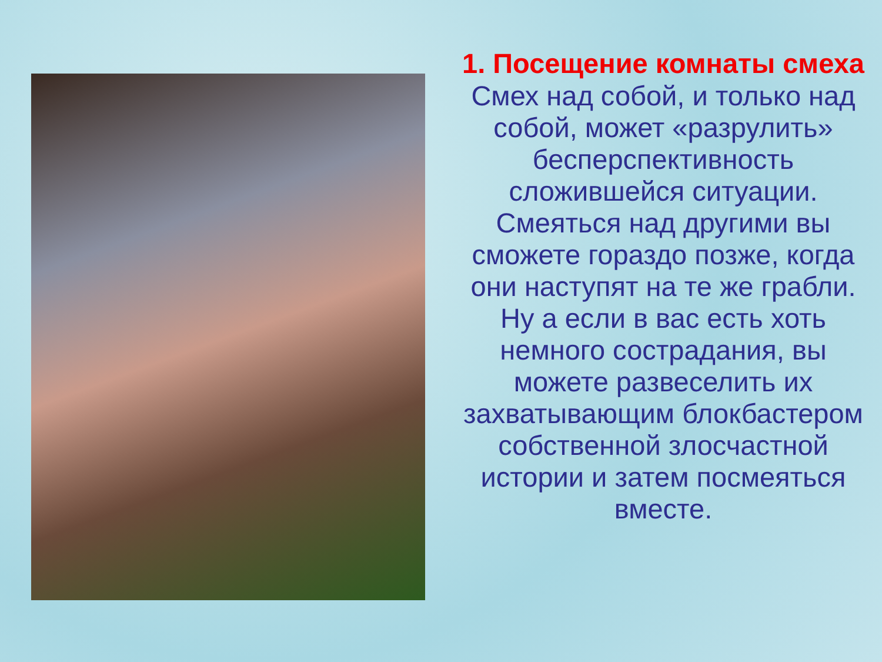1. Посещение комнаты смеха
Смех над собой, и только над собой, может «разрулить» бесперспективность сложившейся ситуации. Смеяться над другими вы сможете гораздо позже, когда они наступят на те же грабли. Ну а если в вас есть хоть немного сострадания, вы можете развеселить их захватывающим блокбастером собственной злосчастной истории и затем посмеяться вместе.